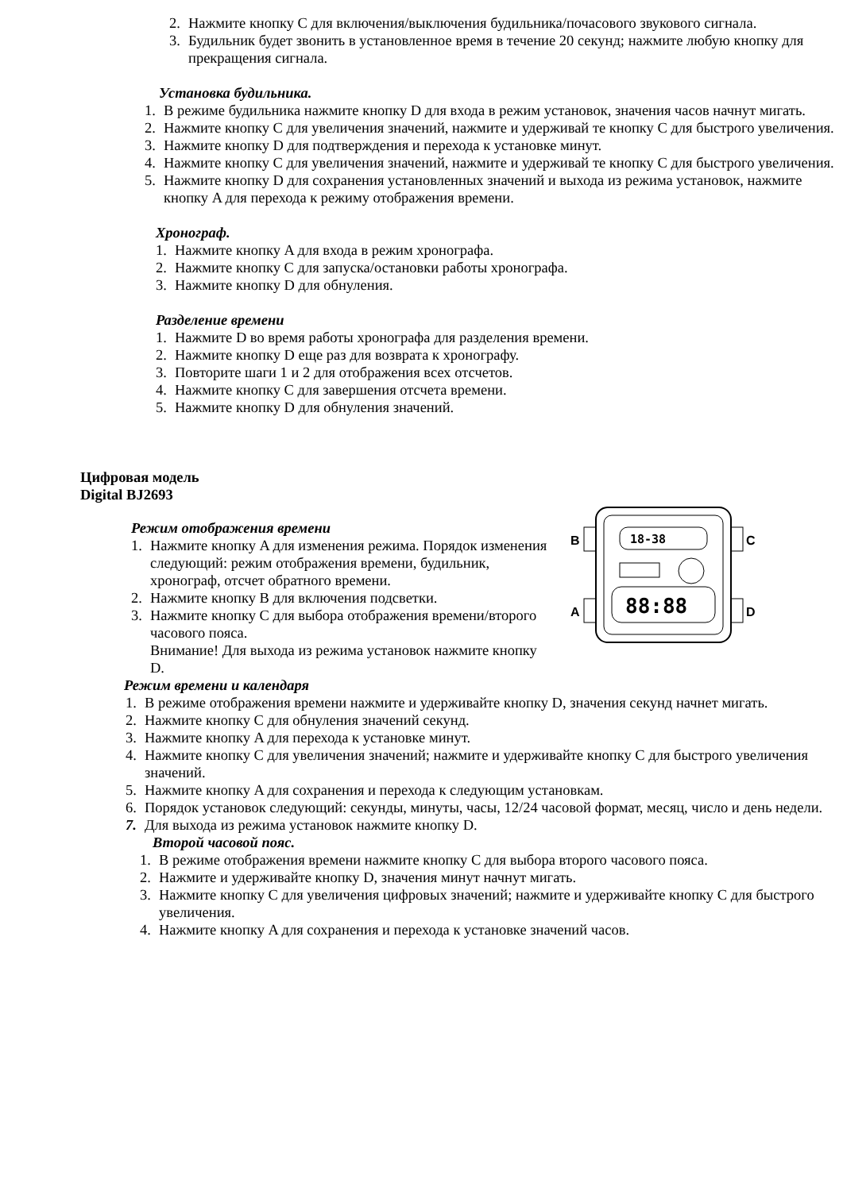2. Нажмите кнопку C для включения/выключения будильника/почасового звукового сигнала.
3. Будильник будет звонить в установленное время в течение 20 секунд; нажмите любую кнопку для прекращения сигнала.
Установка будильника.
1. В режиме будильника нажмите кнопку D для входа в режим установок, значения часов начнут мигать.
2. Нажмите кнопку C для увеличения значений, нажмите и удерживай те кнопку C для быстрого увеличения.
3. Нажмите кнопку D для подтверждения и перехода к установке минут.
4. Нажмите кнопку C для увеличения значений, нажмите и удерживай те кнопку C для быстрого увеличения.
5. Нажмите кнопку D для сохранения установленных значений и выхода из режима установок, нажмите кнопку A для перехода к режиму отображения времени.
Хронограф.
1. Нажмите кнопку A для входа в режим хронографа.
2. Нажмите кнопку C для запуска/остановки работы хронографа.
3. Нажмите кнопку D для обнуления.
Разделение времени
1. Нажмите D во время работы хронографа для разделения времени.
2. Нажмите кнопку D еще раз для возврата к хронографу.
3. Повторите шаги 1 и 2 для отображения всех отсчетов.
4. Нажмите кнопку C для завершения отсчета времени.
5. Нажмите кнопку D для обнуления значений.
Цифровая модель
Digital BJ2693
Режим отображения времени
1. Нажмите кнопку A для изменения режима. Порядок изменения следующий: режим отображения времени, будильник, хронограф, отсчет обратного времени.
2. Нажмите кнопку B для включения подсветки.
3. Нажмите кнопку C для выбора отображения времени/второго часового пояса.
Внимание! Для выхода из режима установок нажмите кнопку D.
B
A
C
D
18-38
88:88
Режим времени и календаря
1. В режиме отображения времени нажмите и удерживайте кнопку D, значения секунд начнет мигать.
2. Нажмите кнопку C для обнуления значений секунд.
3. Нажмите кнопку A для перехода к установке минут.
4. Нажмите кнопку C для увеличения значений; нажмите и удерживайте кнопку C для быстрого увеличения значений.
5. Нажмите кнопку A для сохранения и перехода к следующим установкам.
6. Порядок установок следующий: секунды, минуты, часы, 12/24 часовой формат, месяц, число и день недели.
7. Для выхода из режима установок нажмите кнопку D.
Второй часовой пояс.
1. В режиме отображения времени нажмите кнопку C для выбора второго часового пояса.
2. Нажмите и удерживайте кнопку D, значения минут начнут мигать.
3. Нажмите кнопку C для увеличения цифровых значений; нажмите и удерживайте кнопку C для быстрого увеличения.
4. Нажмите кнопку A для сохранения и перехода к установке значений часов.